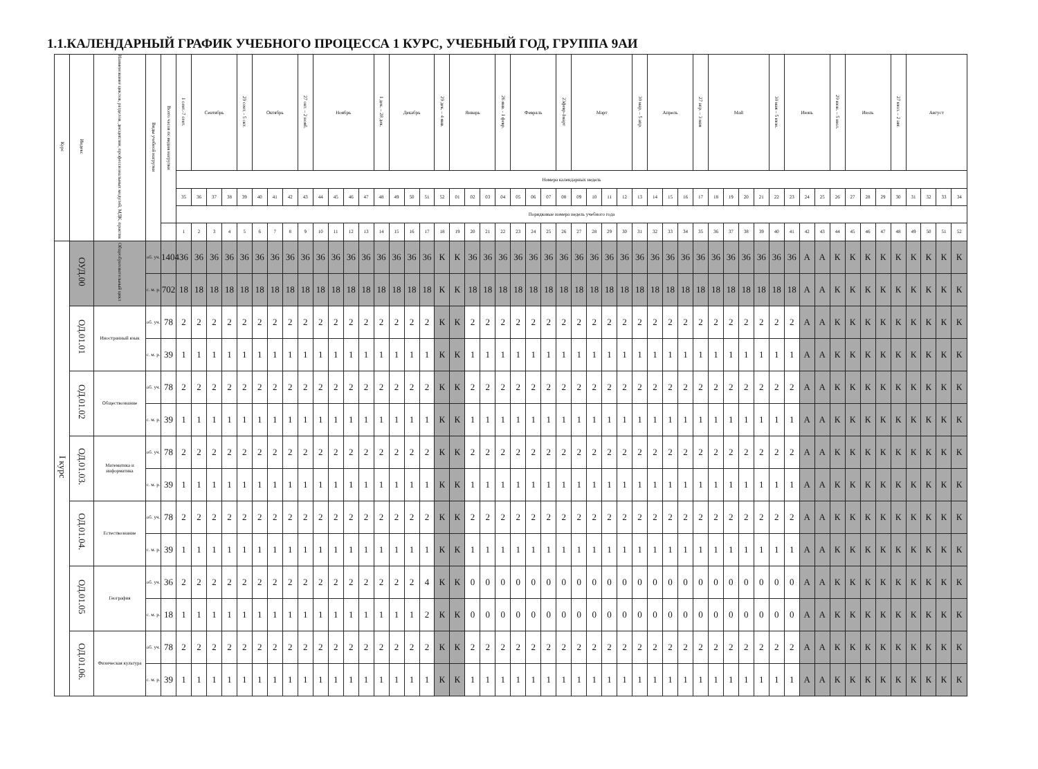1.1.КАЛЕНДАРНЫЙ ГРАФИК УЧЕБНОГО ПРОЦЕССА 1 КУРС, УЧЕБНЫЙ ГОД, ГРУППА 9АИ
| Курс | Индекс | Наименование циклов, разделов, дисциплин, профессиональных модулей, МДК, практик | Виды учебной нагрузки | Всего часов по видам нагрузки | 1 сент.-7 сент. | Сентябрь | | | 29 сент. - 5 окт. | Октябрь | | | 27 окт. – 2 нояб. | Ноябрь | | | | 1 дек. – 28 дек. | Декабрь | | | 29 дек. – 4 янв. | Январь | | | 26 янв. - 1 февр. | Февраль | | | 23февр-1март | Март | | | | 30 мар. – 5 апр. | Апрель | | | 27 апр. – 3 мая | Май | | | | 30 мая – 5 июн. | Июнь | | | 29 июн. – 5 июл. | Июль | | | 27 июл. – 2 авг. | Август | | | |
| --- | --- | --- | --- | --- | --- | --- | --- | --- | --- | --- | --- | --- | --- | --- | --- | --- | --- | --- | --- | --- | --- | --- | --- | --- | --- | --- | --- | --- | --- | --- | --- | --- | --- | --- | --- | --- | --- | --- | --- | --- | --- | --- | --- | --- | --- | --- | --- | --- | --- | --- | --- | --- | --- | --- | --- | --- |
| | | | | | Номера календарных недель | | | | | | | | | | | | | | | | | | | | | | | | | | | | | | | | | | | | | | | | | | | | | | | | | | | |
| | | | | | 35 | 36 | 37 | 38 | 39 | 40 | 41 | 42 | 43 | 44 | 45 | 46 | 47 | 48 | 49 | 50 | 51 | 52 | 01 | 02 | 03 | 04 | 05 | 06 | 07 | 08 | 09 | 10 | 11 | 12 | 13 | 14 | 15 | 16 | 17 | 18 | 19 | 20 | 21 | 22 | 23 | 24 | 25 | 26 | 27 | 28 | 29 | 30 | 31 | 32 | 33 | 34 |
| | | | | | Порядковые номера недель учебного года | | | | | | | | | | | | | | | | | | | | | | | | | | | | | | | | | | | | | | | | | | | | | | | | | | | |
| | | | | | 1 | 2 | 3 | 4 | 5 | 6 | 7 | 8 | 9 | 10 | 11 | 12 | 13 | 14 | 15 | 16 | 17 | 18 | 19 | 20 | 21 | 22 | 23 | 24 | 25 | 26 | 27 | 28 | 29 | 30 | 31 | 32 | 33 | 34 | 35 | 36 | 37 | 38 | 39 | 40 | 41 | 42 | 43 | 44 | 45 | 46 | 47 | 48 | 49 | 50 | 51 | 52 |
| I курс | ОУД.00 | Общеобразовательный цикл | об. уч. | 1404 | 36 | 36 | 36 | 36 | 36 | 36 | 36 | 36 | 36 | 36 | 36 | 36 | 36 | 36 | 36 | 36 | 36 | К | К | 36 | 36 | 36 | 36 | 36 | 36 | 36 | 36 | 36 | 36 | 36 | 36 | 36 | 36 | 36 | 36 | 36 | 36 | 36 | 36 | 36 | 36 | А | А | К | К | К | К | К | К | К | К | К |
| | | | с. м. р. | 702 | 18 | 18 | 18 | 18 | 18 | 18 | 18 | 18 | 18 | 18 | 18 | 18 | 18 | 18 | 18 | 18 | 18 | К | К | 18 | 18 | 18 | 18 | 18 | 18 | 18 | 18 | 18 | 18 | 18 | 18 | 18 | 18 | 18 | 18 | 18 | 18 | 18 | 18 | 18 | 18 | А | А | К | К | К | К | К | К | К | К | К |
| | ОД.01.01 | Иностранный язык | об. уч. | 78 | 2 | 2 | 2 | 2 | 2 | 2 | 2 | 2 | 2 | 2 | 2 | 2 | 2 | 2 | 2 | 2 | 2 | К | К | 2 | 2 | 2 | 2 | 2 | 2 | 2 | 2 | 2 | 2 | 2 | 2 | 2 | 2 | 2 | 2 | 2 | 2 | 2 | 2 | 2 | 2 | А | А | К | К | К | К | К | К | К | К | К |
| | | | с. м. р. | 39 | 1 | 1 | 1 | 1 | 1 | 1 | 1 | 1 | 1 | 1 | 1 | 1 | 1 | 1 | 1 | 1 | 1 | К | К | 1 | 1 | 1 | 1 | 1 | 1 | 1 | 1 | 1 | 1 | 1 | 1 | 1 | 1 | 1 | 1 | 1 | 1 | 1 | 1 | 1 | 1 | А | А | К | К | К | К | К | К | К | К | К |
| | ОД.01.02 | Обществознание | об. уч. | 78 | 2 | 2 | 2 | 2 | 2 | 2 | 2 | 2 | 2 | 2 | 2 | 2 | 2 | 2 | 2 | 2 | 2 | К | К | 2 | 2 | 2 | 2 | 2 | 2 | 2 | 2 | 2 | 2 | 2 | 2 | 2 | 2 | 2 | 2 | 2 | 2 | 2 | 2 | 2 | 2 | А | А | К | К | К | К | К | К | К | К | К |
| | | | с. м. р. | 39 | 1 | 1 | 1 | 1 | 1 | 1 | 1 | 1 | 1 | 1 | 1 | 1 | 1 | 1 | 1 | 1 | 1 | К | К | 1 | 1 | 1 | 1 | 1 | 1 | 1 | 1 | 1 | 1 | 1 | 1 | 1 | 1 | 1 | 1 | 1 | 1 | 1 | 1 | 1 | 1 | А | А | К | К | К | К | К | К | К | К | К |
| | ОД.01.03. | Математика и информатика | об. уч. | 78 | 2 | 2 | 2 | 2 | 2 | 2 | 2 | 2 | 2 | 2 | 2 | 2 | 2 | 2 | 2 | 2 | 2 | К | К | 2 | 2 | 2 | 2 | 2 | 2 | 2 | 2 | 2 | 2 | 2 | 2 | 2 | 2 | 2 | 2 | 2 | 2 | 2 | 2 | 2 | 2 | А | А | К | К | К | К | К | К | К | К | К |
| | | | с. м. р. | 39 | 1 | 1 | 1 | 1 | 1 | 1 | 1 | 1 | 1 | 1 | 1 | 1 | 1 | 1 | 1 | 1 | 1 | К | К | 1 | 1 | 1 | 1 | 1 | 1 | 1 | 1 | 1 | 1 | 1 | 1 | 1 | 1 | 1 | 1 | 1 | 1 | 1 | 1 | 1 | 1 | А | А | К | К | К | К | К | К | К | К | К |
| | ОД.01.04. | Естествознание | об. уч. | 78 | 2 | 2 | 2 | 2 | 2 | 2 | 2 | 2 | 2 | 2 | 2 | 2 | 2 | 2 | 2 | 2 | 2 | К | К | 2 | 2 | 2 | 2 | 2 | 2 | 2 | 2 | 2 | 2 | 2 | 2 | 2 | 2 | 2 | 2 | 2 | 2 | 2 | 2 | 2 | 2 | А | А | К | К | К | К | К | К | К | К | К |
| | | | с. м. р. | 39 | 1 | 1 | 1 | 1 | 1 | 1 | 1 | 1 | 1 | 1 | 1 | 1 | 1 | 1 | 1 | 1 | 1 | К | К | 1 | 1 | 1 | 1 | 1 | 1 | 1 | 1 | 1 | 1 | 1 | 1 | 1 | 1 | 1 | 1 | 1 | 1 | 1 | 1 | 1 | 1 | А | А | К | К | К | К | К | К | К | К | К |
| | ОД.01.05 | География | об. уч. | 36 | 2 | 2 | 2 | 2 | 2 | 2 | 2 | 2 | 2 | 2 | 2 | 2 | 2 | 2 | 2 | 2 | 4 | К | К | 0 | 0 | 0 | 0 | 0 | 0 | 0 | 0 | 0 | 0 | 0 | 0 | 0 | 0 | 0 | 0 | 0 | 0 | 0 | 0 | 0 | 0 | А | А | К | К | К | К | К | К | К | К | К |
| | | | с. м. р. | 18 | 1 | 1 | 1 | 1 | 1 | 1 | 1 | 1 | 1 | 1 | 1 | 1 | 1 | 1 | 1 | 1 | 2 | К | К | 0 | 0 | 0 | 0 | 0 | 0 | 0 | 0 | 0 | 0 | 0 | 0 | 0 | 0 | 0 | 0 | 0 | 0 | 0 | 0 | 0 | 0 | А | А | К | К | К | К | К | К | К | К | К |
| | ОД.01.06. | Физическая культура | об. уч. | 78 | 2 | 2 | 2 | 2 | 2 | 2 | 2 | 2 | 2 | 2 | 2 | 2 | 2 | 2 | 2 | 2 | 2 | К | К | 2 | 2 | 2 | 2 | 2 | 2 | 2 | 2 | 2 | 2 | 2 | 2 | 2 | 2 | 2 | 2 | 2 | 2 | 2 | 2 | 2 | 2 | А | А | К | К | К | К | К | К | К | К | К |
| | | | с. м. р. | 39 | 1 | 1 | 1 | 1 | 1 | 1 | 1 | 1 | 1 | 1 | 1 | 1 | 1 | 1 | 1 | 1 | 1 | К | К | 1 | 1 | 1 | 1 | 1 | 1 | 1 | 1 | 1 | 1 | 1 | 1 | 1 | 1 | 1 | 1 | 1 | 1 | 1 | 1 | 1 | 1 | А | А | К | К | К | К | К | К | К | К | К |